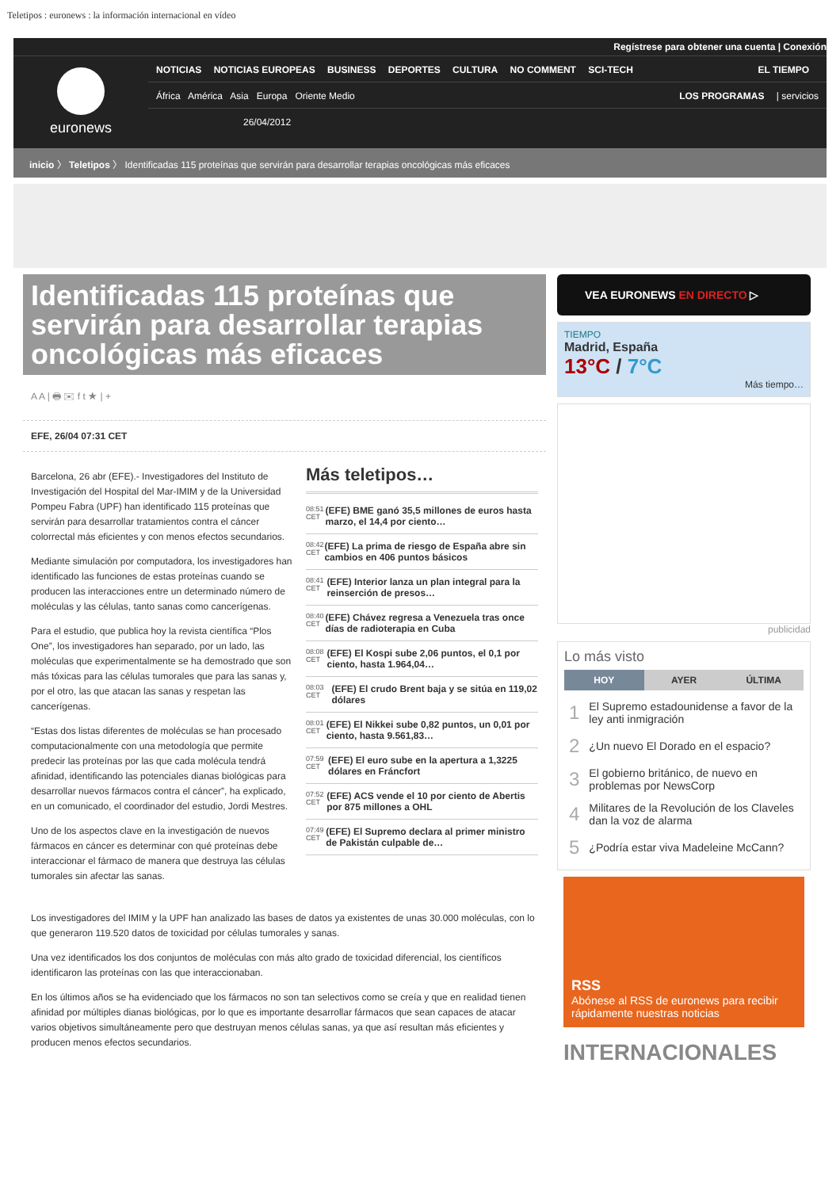Teletipos : euronews : la información internacional en vídeo
Regístrese para obtener una cuenta | Conexión
euronews
NOTICIAS NOTICIAS EUROPEAS BUSINESS DEPORTES CULTURA NO COMMENT SCI-TECH
EL TIEMPO
África América Asia Europa Oriente Medio
LOS PROGRAMAS | servicios
26/04/2012
inicio 〉 Teletipos 〉 Identificadas 115 proteínas que servirán para desarrollar terapias oncológicas más eficaces
Identificadas 115 proteínas que servirán para desarrollar terapias oncológicas más eficaces
A A | 🖶 ✉ f t ★ | +
EFE, 26/04 07:31 CET
Barcelona, 26 abr (EFE).- Investigadores del Instituto de Investigación del Hospital del Mar-IMIM y de la Universidad Pompeu Fabra (UPF) han identificado 115 proteínas que servirán para desarrollar tratamientos contra el cáncer colorrectal más eficientes y con menos efectos secundarios.
Mediante simulación por computadora, los investigadores han identificado las funciones de estas proteínas cuando se producen las interacciones entre un determinado número de moléculas y las células, tanto sanas como cancerígenas.
Para el estudio, que publica hoy la revista científica “Plos One”, los investigadores han separado, por un lado, las moléculas que experimentalmente se ha demostrado que son más tóxicas para las células tumorales que para las sanas y, por el otro, las que atacan las sanas y respetan las cancerígenas.
“Estas dos listas diferentes de moléculas se han procesado computacionalmente con una metodología que permite predecir las proteínas por las que cada molécula tendrá afinidad, identificando las potenciales dianas biológicas para desarrollar nuevos fármacos contra el cáncer”, ha explicado, en un comunicado, el coordinador del estudio, Jordi Mestres.
Uno de los aspectos clave en la investigación de nuevos fármacos en cáncer es determinar con qué proteínas debe interaccionar el fármaco de manera que destruya las células tumorales sin afectar las sanas.
Más teletipos…
08:51 CET (EFE) BME ganó 35,5 millones de euros hasta marzo, el 14,4 por ciento…
08:42 CET (EFE) La prima de riesgo de España abre sin cambios en 406 puntos básicos
08:41 CET (EFE) Interior lanza un plan integral para la reinserción de presos…
08:40 CET (EFE) Chávez regresa a Venezuela tras once días de radioterapia en Cuba
08:08 CET (EFE) El Kospi sube 2,06 puntos, el 0,1 por ciento, hasta 1.964,04…
08:03 CET (EFE) El crudo Brent baja y se sitúa en 119,02 dólares
08:01 CET (EFE) El Nikkei sube 0,82 puntos, un 0,01 por ciento, hasta 9.561,83…
07:59 CET (EFE) El euro sube en la apertura a 1,3225 dólares en Fráncfort
07:52 CET (EFE) ACS vende el 10 por ciento de Abertis por 875 millones a OHL
07:49 CET (EFE) El Supremo declara al primer ministro de Pakistán culpable de…
Los investigadores del IMIM y la UPF han analizado las bases de datos ya existentes de unas 30.000 moléculas, con lo que generaron 119.520 datos de toxicidad por células tumorales y sanas.
Una vez identificados los dos conjuntos de moléculas con más alto grado de toxicidad diferencial, los científicos identificaron las proteínas con las que interaccionaban.
En los últimos años se ha evidenciado que los fármacos no son tan selectivos como se creía y que en realidad tienen afinidad por múltiples dianas biológicas, por lo que es importante desarrollar fármacos que sean capaces de atacar varios objetivos simultáneamente pero que destruyan menos células sanas, ya que así resultan más eficientes y producen menos efectos secundarios.
VEA EURONEWS EN DIRECTO ▷
TIEMPO
Madrid, España
13°C / 7°C
Más tiempo…
publicidad
Lo más visto
HOY AYER ÚLTIMA
| 1 | El Supremo estadounidense a favor de la ley anti inmigración |
| 2 | ¿Un nuevo El Dorado en el espacio? |
| 3 | El gobierno británico, de nuevo en problemas por NewsCorp |
| 4 | Militares de la Revolución de los Claveles dan la voz de alarma |
| 5 | ¿Podría estar viva Madeleine McCann? |
RSS
Abónese al RSS de euronews para recibir rápidamente nuestras noticias
INTERNACIONALES